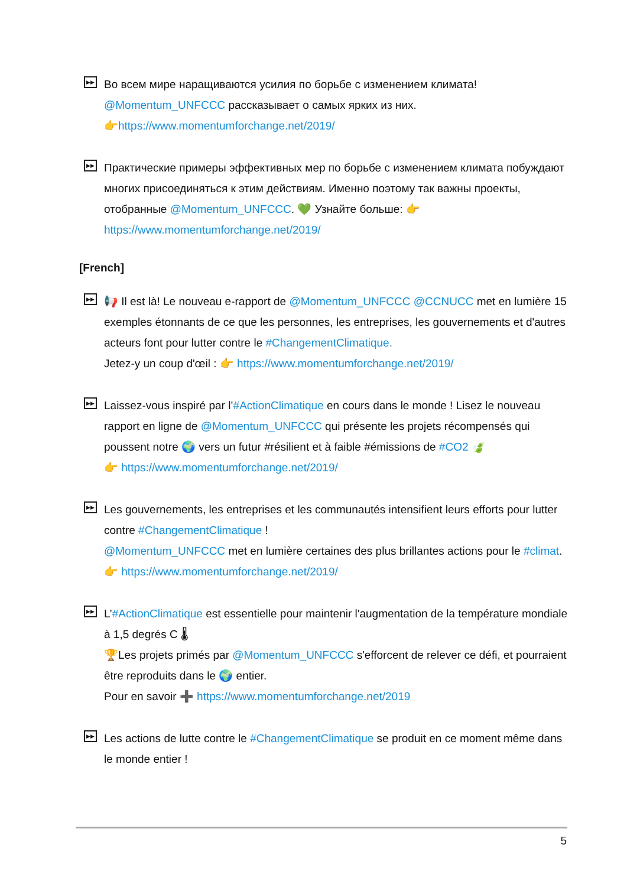▶▶
Во всем мире наращиваются усилия по борьбе с изменением климата!
@Momentum_UNFCCC рассказывает о самых ярких из них.
👉https://www.momentumforchange.net/2019/
▶▶
Практические примеры эффективных мер по борьбе с изменением климата побуждают многих присоединяться к этим действиям. Именно поэтому так важны проекты, отобранные @Momentum_UNFCCC. 💚 Узнайте больше: 👉 https://www.momentumforchange.net/2019/
[French]
▶▶
📢 Il est là! Le nouveau e-rapport de @Momentum_UNFCCC @CCNUCC met en lumière 15 exemples étonnants de ce que les personnes, les entreprises, les gouvernements et d'autres acteurs font pour lutter contre le #ChangementClimatique.
Jetez-y un coup d'œil : 👉 https://www.momentumforchange.net/2019/
▶▶
Laissez-vous inspiré par l’#ActionClimatique en cours dans le monde ! Lisez le nouveau rapport en ligne de @Momentum_UNFCCC qui présente les projets récompensés qui poussent notre 🌍 vers un futur #résilient et à faible #émissions de #CO2 🍃
👉 https://www.momentumforchange.net/2019/
▶▶
Les gouvernements, les entreprises et les communautés intensifient leurs efforts pour lutter contre #ChangementClimatique !
@Momentum_UNFCCC met en lumière certaines des plus brillantes actions pour le #climat. 👉 https://www.momentumforchange.net/2019/
▶▶
L’#ActionClimatique est essentielle pour maintenir l'augmentation de la température mondiale à 1,5 degrés C 🌡
🏆Les projets primés par @Momentum_UNFCCC s'efforcent de relever ce défi, et pourraient être reproduits dans le 🌍 entier.
Pour en savoir ➕ https://www.momentumforchange.net/2019
▶▶
Les actions de lutte contre le #ChangementClimatique se produit en ce moment même dans le monde entier !
5